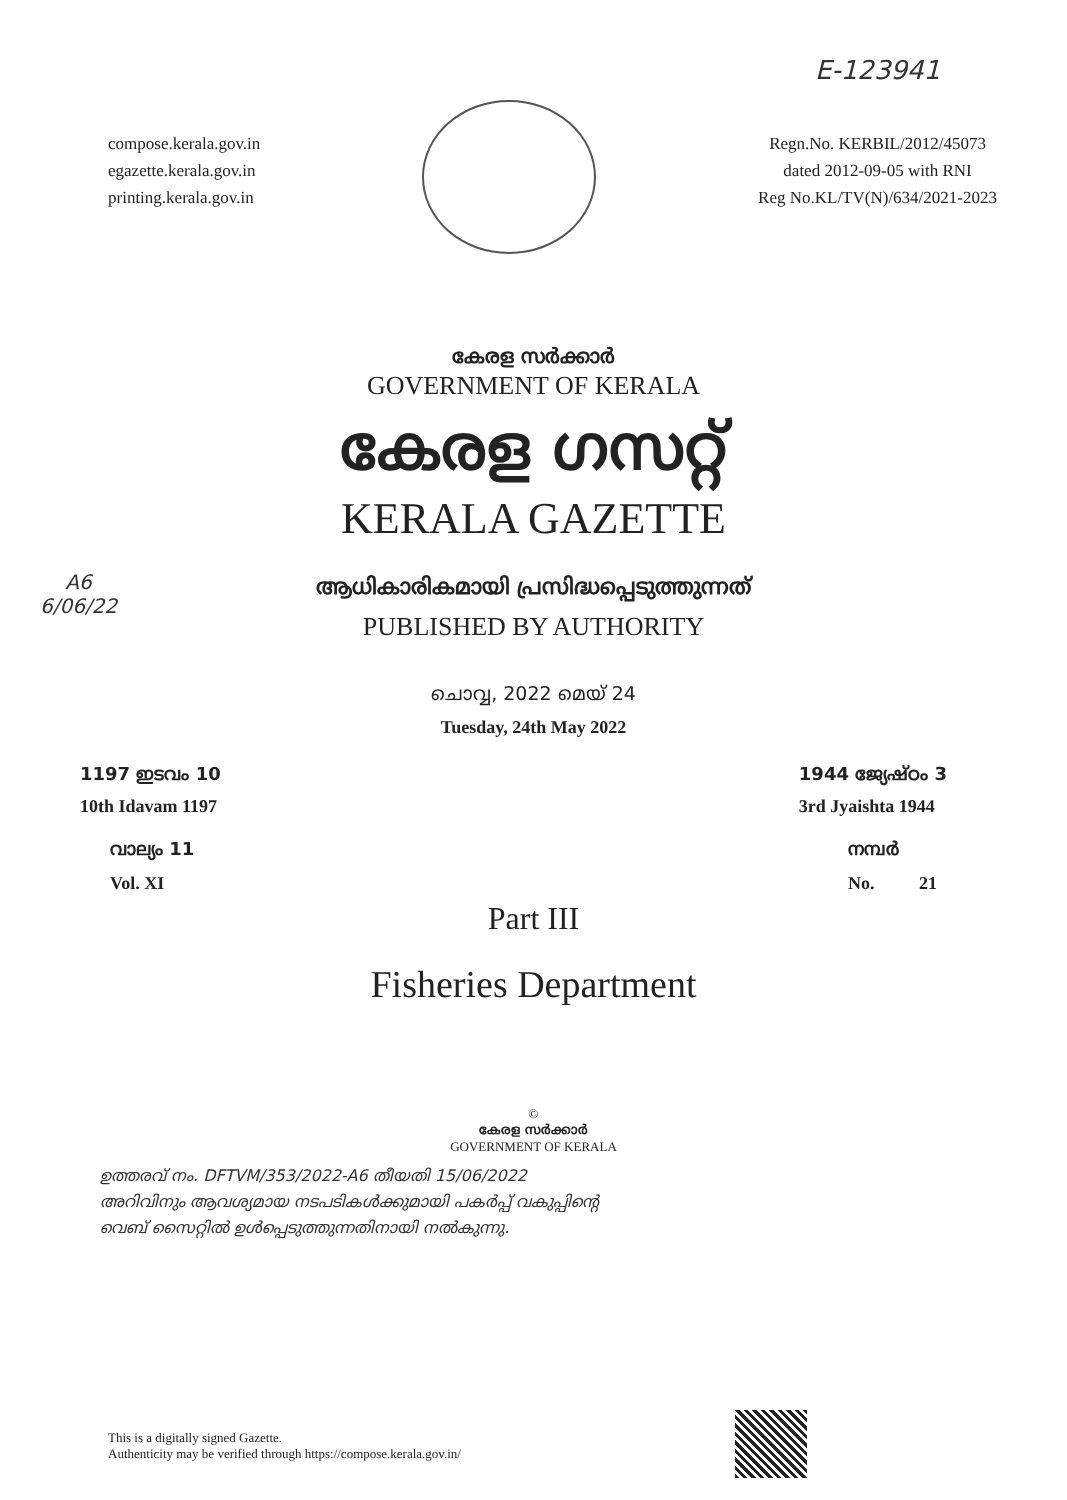E-123941
compose.kerala.gov.in
egazette.kerala.gov.in
printing.kerala.gov.in
Regn.No. KERBIL/2012/45073
dated 2012-09-05 with RNI
Reg No.KL/TV(N)/634/2021-2023
കേരള സർക്കാർ
GOVERNMENT OF KERALA
കേരള ഗസറ്റ്
KERALA GAZETTE
A6
6/06/22
ആധികാരികമായി പ്രസിദ്ധപ്പെടുത്തുന്നത്
PUBLISHED BY AUTHORITY
ചൊവ്വ, 2022 മെയ് 24
Tuesday, 24th May 2022
1197 ഇടവം 10
10th Idavam 1197
1944 ജ്യേഷ്ഠം 3
3rd Jyaishta 1944
വാല്യം 11
Vol. XI
നമ്പർ
No. 21
Part III
Fisheries Department
©
കേരള സർക്കാർ
GOVERNMENT OF KERALA
ഉത്തരവ് നം. DFTVM/353/2022-A6 തീയതി 15/06/2022
അറിവിനും ആവശ്യമായ നടപടികൾക്കുമായി പകർപ്പ് വകുപ്പിന്റെ
വെബ് സൈറ്റിൽ ഉൾപ്പെടുത്തുന്നതിനായി നൽകുന്നു.
This is a digitally signed Gazette.
Authenticity may be verified through https://compose.kerala.gov.in/